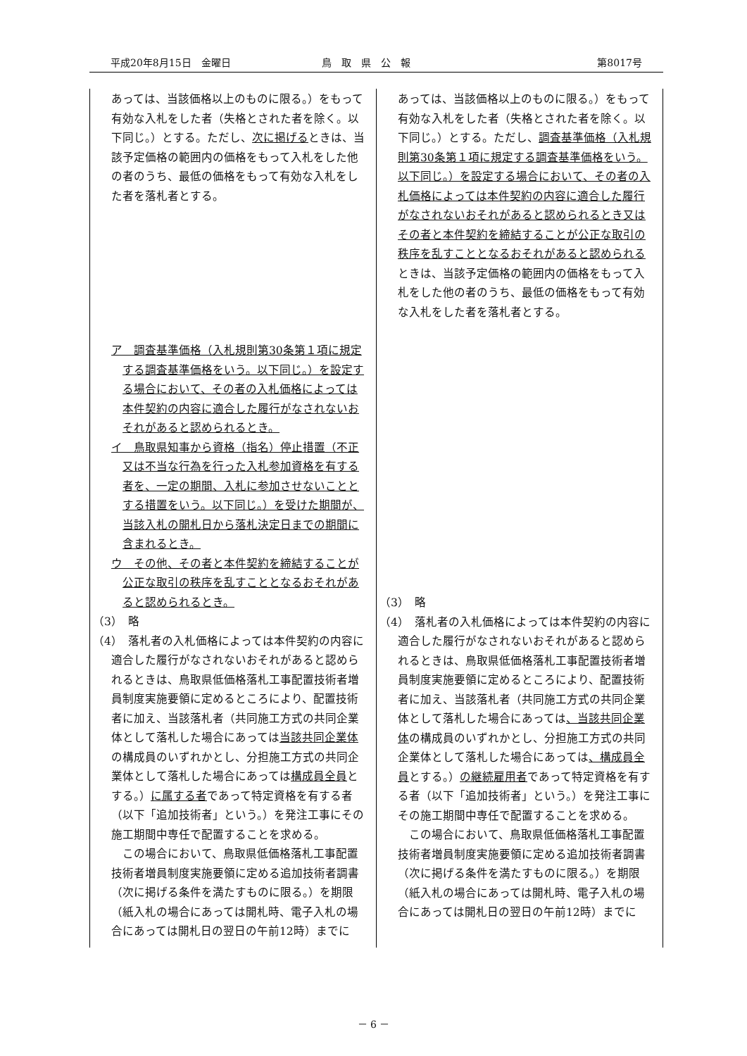平成20年8月15日　金曜日 鳥　取　県　公　報 第8017号
| あっては、当該価格以上のものに限る。）をもって有効な入札をした者（失格とされた者を除く。以下同じ。）とする。ただし、 次に掲げる ときは、当該予定価格の範囲内の価格をもって入札をした他の者のうち、最低の価格をもって有効な入札をした者を落札者とする。 ア 調査基準価格（入札規則第30条第１項に規定する調査基準価格をいう。以下同じ。）を設定する場合において、その者の入札価格によっては本件契約の内容に適合した履行がなされないおそれがあると認められるとき。 イ 鳥取県知事から資格（指名）停止措置（不正又は不当な行為を行った入札参加資格を有する者を、一定の期間、入札に参加させないこととする措置をいう。以下同じ。）を受けた期間が、当該入札の開札日から落札決定日までの期間に含まれるとき。 ウ その他、その者と本件契約を締結することが公正な取引の秩序を乱すこととなるおそれがあると認められるとき。 （3） 略 （4） 落札者の入札価格によっては本件契約の内容に適合した履行がなされないおそれがあると認められるときは、鳥取県低価格落札工事配置技術者増員制度実施要領に定めるところにより、配置技術者に加え、当該落札者（共同施工方式の共同企業体として落札した場合にあっては 当該共同企業体 の構成員のいずれかとし、分担施工方式の共同企業体として落札した場合にあっては 構成員全員 とする。） に属する者 であって特定資格を有する者（以下「追加技術者」という。）を発注工事にその施工期間中専任で配置することを求める。 この場合において、鳥取県低価格落札工事配置技術者増員制度実施要領に定める追加技術者調書（次に掲げる条件を満たすものに限る。）を期限（紙入札の場合にあっては開札時、電子入札の場合にあっては開札日の翌日の午前12時）までに | あっては、当該価格以上のものに限る。）をもって有効な入札をした者（失格とされた者を除く。以下同じ。）とする。ただし、 調査基準価格（入札規則第30条第１項に規定する調査基準価格をいう。以下同じ。）を設定する場合において、その者の入札価格によっては本件契約の内容に適合した履行がなされないおそれがあると認められるとき又はその者と本件契約を締結することが公正な取引の秩序を乱すこととなるおそれがあると認められる ときは、当該予定価格の範囲内の価格をもって入札をした他の者のうち、最低の価格をもって有効な入札をした者を落札者とする。 （3） 略 （4） 落札者の入札価格によっては本件契約の内容に適合した履行がなされないおそれがあると認められるときは、鳥取県低価格落札工事配置技術者増員制度実施要領に定めるところにより、配置技術者に加え、当該落札者（共同施工方式の共同企業体として落札した場合にあっては 、当該共同企業体 の構成員のいずれかとし、分担施工方式の共同企業体として落札した場合にあっては 、構成員全員 とする。） の継続雇用者 であって特定資格を有する者（以下「追加技術者」という。）を発注工事にその施工期間中専任で配置することを求める。 この場合において、鳥取県低価格落札工事配置技術者増員制度実施要領に定める追加技術者調書（次に掲げる条件を満たすものに限る。）を期限（紙入札の場合にあっては開札時、電子入札の場合にあっては開札日の翌日の午前12時）までに |
－ 6 －